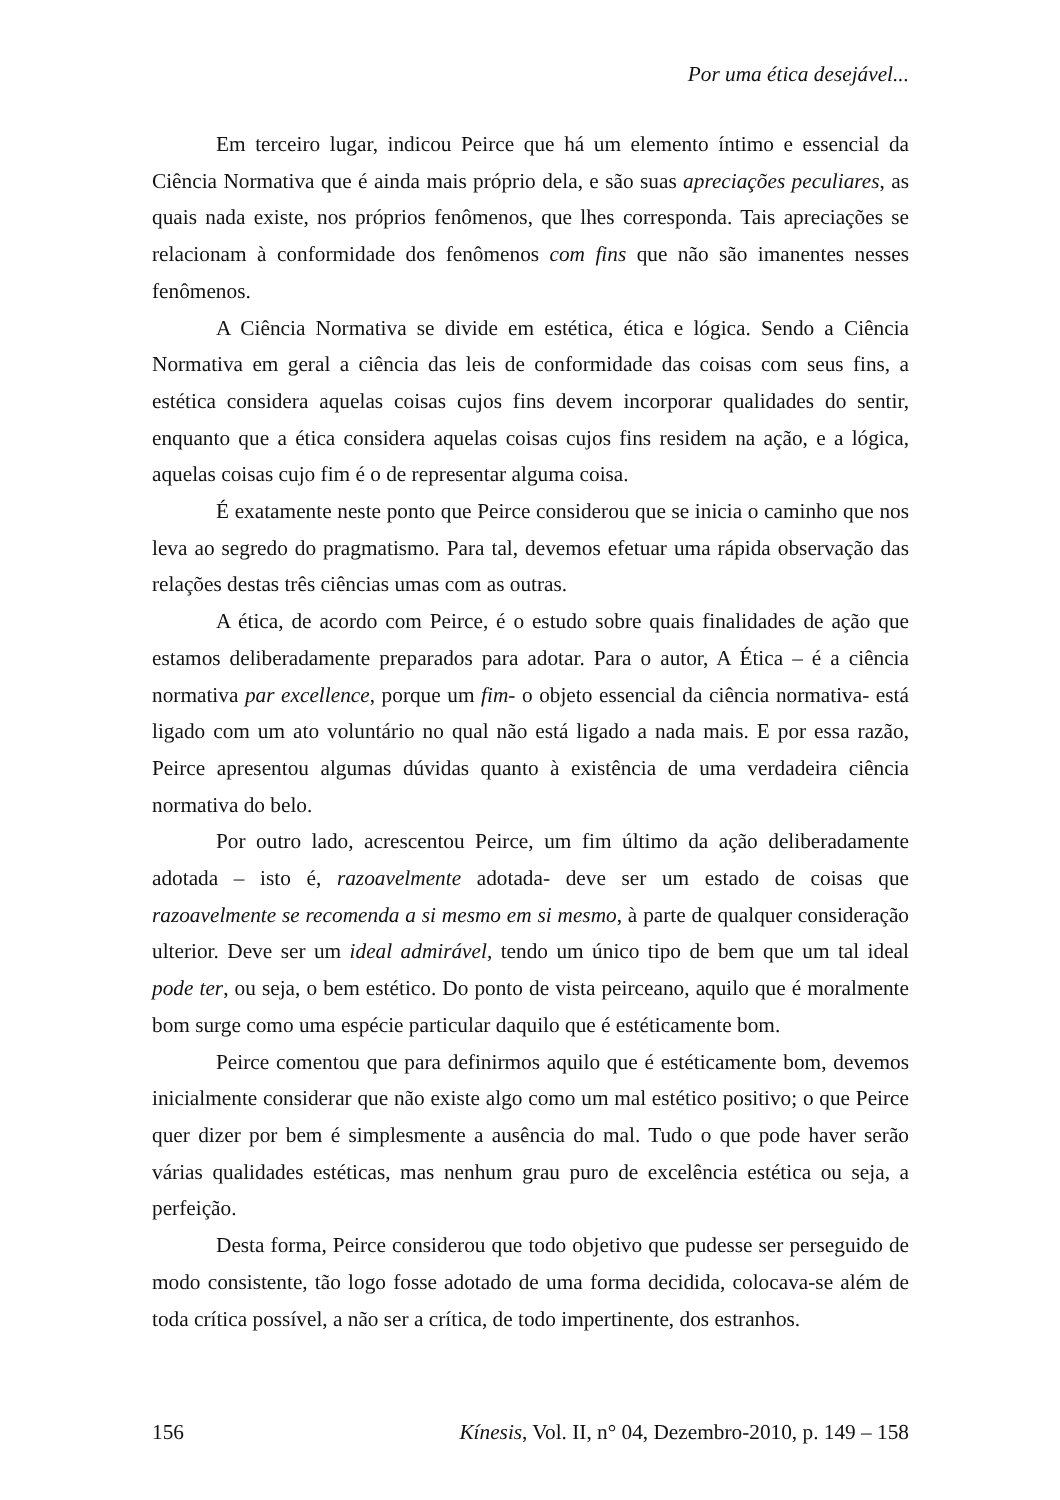Por uma ética desejável...
Em terceiro lugar, indicou Peirce que há um elemento íntimo e essencial da Ciência Normativa que é ainda mais próprio dela, e são suas apreciações peculiares, as quais nada existe, nos próprios fenômenos, que lhes corresponda. Tais apreciações se relacionam à conformidade dos fenômenos com fins que não são imanentes nesses fenômenos.
A Ciência Normativa se divide em estética, ética e lógica. Sendo a Ciência Normativa em geral a ciência das leis de conformidade das coisas com seus fins, a estética considera aquelas coisas cujos fins devem incorporar qualidades do sentir, enquanto que a ética considera aquelas coisas cujos fins residem na ação, e a lógica, aquelas coisas cujo fim é o de representar alguma coisa.
É exatamente neste ponto que Peirce considerou que se inicia o caminho que nos leva ao segredo do pragmatismo. Para tal, devemos efetuar uma rápida observação das relações destas três ciências umas com as outras.
A ética, de acordo com Peirce, é o estudo sobre quais finalidades de ação que estamos deliberadamente preparados para adotar. Para o autor, A Ética – é a ciência normativa par excellence, porque um fim- o objeto essencial da ciência normativa- está ligado com um ato voluntário no qual não está ligado a nada mais. E por essa razão, Peirce apresentou algumas dúvidas quanto à existência de uma verdadeira ciência normativa do belo.
Por outro lado, acrescentou Peirce, um fim último da ação deliberadamente adotada – isto é, razoavelmente adotada- deve ser um estado de coisas que razoavelmente se recomenda a si mesmo em si mesmo, à parte de qualquer consideração ulterior. Deve ser um ideal admirável, tendo um único tipo de bem que um tal ideal pode ter, ou seja, o bem estético. Do ponto de vista peirceano, aquilo que é moralmente bom surge como uma espécie particular daquilo que é estéticamente bom.
Peirce comentou que para definirmos aquilo que é estéticamente bom, devemos inicialmente considerar que não existe algo como um mal estético positivo; o que Peirce quer dizer por bem é simplesmente a ausência do mal. Tudo o que pode haver serão várias qualidades estéticas, mas nenhum grau puro de excelência estética ou seja, a perfeição.
Desta forma, Peirce considerou que todo objetivo que pudesse ser perseguido de modo consistente, tão logo fosse adotado de uma forma decidida, colocava-se além de toda crítica possível, a não ser a crítica, de todo impertinente, dos estranhos.
156 Kínesis, Vol. II, n° 04, Dezembro-2010, p. 149 – 158